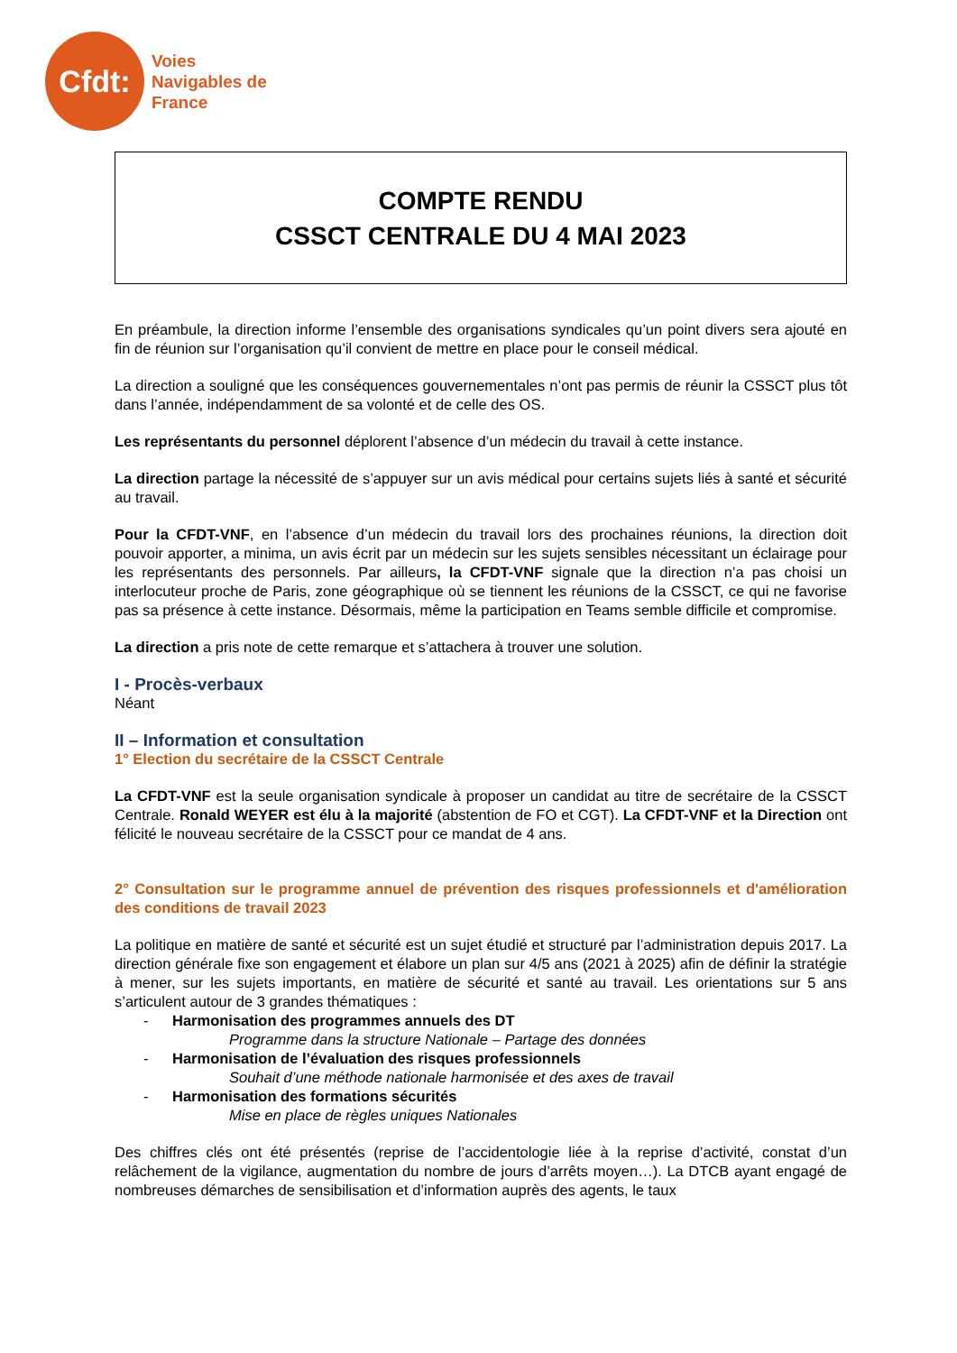Cfdt:
Voies
Navigables de
France
COMPTE RENDU
CSSCT CENTRALE DU 4 MAI 2023
En préambule, la direction informe l’ensemble des organisations syndicales qu’un point divers sera ajouté en fin de réunion sur l’organisation qu’il convient de mettre en place pour le conseil médical.
La direction a souligné que les conséquences gouvernementales n’ont pas permis de réunir la CSSCT plus tôt dans l’année, indépendamment de sa volonté et de celle des OS.
Les représentants du personnel déplorent l’absence d’un médecin du travail à cette instance.
La direction partage la nécessité de s’appuyer sur un avis médical pour certains sujets liés à santé et sécurité au travail.
Pour la CFDT-VNF, en l’absence d’un médecin du travail lors des prochaines réunions, la direction doit pouvoir apporter, a minima, un avis écrit par un médecin sur les sujets sensibles nécessitant un éclairage pour les représentants des personnels. Par ailleurs, la CFDT-VNF signale que la direction n’a pas choisi un interlocuteur proche de Paris, zone géographique où se tiennent les réunions de la CSSCT, ce qui ne favorise pas sa présence à cette instance. Désormais, même la participation en Teams semble difficile et compromise.
La direction a pris note de cette remarque et s’attachera à trouver une solution.
I - Procès-verbaux
Néant
II – Information et consultation
1° Election du secrétaire de la CSSCT Centrale
La CFDT-VNF est la seule organisation syndicale à proposer un candidat au titre de secrétaire de la CSSCT Centrale. Ronald WEYER est élu à la majorité (abstention de FO et CGT). La CFDT-VNF et la Direction ont félicité le nouveau secrétaire de la CSSCT pour ce mandat de 4 ans.
2° Consultation sur le programme annuel de prévention des risques professionnels et d'amélioration des conditions de travail 2023
La politique en matière de santé et sécurité est un sujet étudié et structuré par l’administration depuis 2017. La direction générale fixe son engagement et élabore un plan sur 4/5 ans (2021 à 2025) afin de définir la stratégie à mener, sur les sujets importants, en matière de sécurité et santé au travail. Les orientations sur 5 ans s’articulent autour de 3 grandes thématiques :
- Harmonisation des programmes annuels des DT
Programme dans la structure Nationale – Partage des données
- Harmonisation de l’évaluation des risques professionnels
Souhait d’une méthode nationale harmonisée et des axes de travail
- Harmonisation des formations sécurités
Mise en place de règles uniques Nationales
Des chiffres clés ont été présentés (reprise de l’accidentologie liée à la reprise d’activité, constat d’un relâchement de la vigilance, augmentation du nombre de jours d’arrêts moyen…). La DTCB ayant engagé de nombreuses démarches de sensibilisation et d’information auprès des agents, le taux